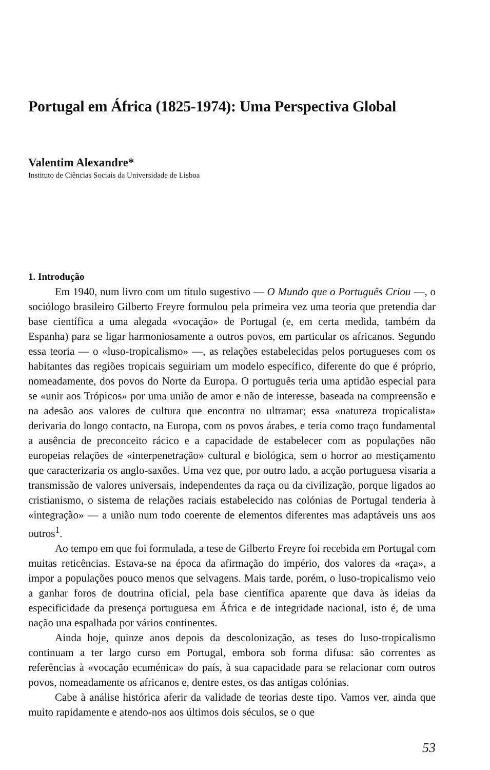Portugal em África (1825-1974): Uma Perspectiva Global
Valentim Alexandre*
Instituto de Ciências Sociais da Universidade de Lisboa
1. Introdução
Em 1940, num livro com um título sugestivo — O Mundo que o Português Criou —, o sociólogo brasileiro Gilberto Freyre formulou pela primeira vez uma teoria que pretendia dar base científica a uma alegada «vocação» de Portugal (e, em certa medida, também da Espanha) para se ligar harmoniosamente a outros povos, em particular os africanos. Segundo essa teoria — o «luso-tropicalismo» —, as relações estabelecidas pelos portugueses com os habitantes das regiões tropicais seguiriam um modelo específico, diferente do que é próprio, nomeadamente, dos povos do Norte da Europa. O português teria uma aptidão especial para se «unir aos Trópicos» por uma união de amor e não de interesse, baseada na compreensão e na adesão aos valores de cultura que encontra no ultramar; essa «natureza tropicalista» derivaria do longo contacto, na Europa, com os povos árabes, e teria como traço fundamental a ausência de preconceito rácico e a capacidade de estabelecer com as populações não europeias relações de «interpenetração» cultural e biológica, sem o horror ao mestiçamento que caracterizaria os anglo-saxões. Uma vez que, por outro lado, a acção portuguesa visaria a transmissão de valores universais, independentes da raça ou da civilização, porque ligados ao cristianismo, o sistema de relações raciais estabelecido nas colónias de Portugal tenderia à «integração» — a união num todo coerente de elementos diferentes mas adaptáveis uns aos outros<sup>1</sup>.
Ao tempo em que foi formulada, a tese de Gilberto Freyre foi recebida em Portugal com muitas reticências. Estava-se na época da afirmação do império, dos valores da «raça», a impor a populações pouco menos que selvagens. Mais tarde, porém, o luso-tropicalismo veio a ganhar foros de doutrina oficial, pela base científica aparente que dava às ideias da especificidade da presença portuguesa em África e de integridade nacional, isto é, de uma nação una espalhada por vários continentes.
Ainda hoje, quinze anos depois da descolonização, as teses do luso-tropicalismo continuam a ter largo curso em Portugal, embora sob forma difusa: são correntes as referências à «vocação ecuménica» do país, à sua capacidade para se relacionar com outros povos, nomeadamente os africanos e, dentre estes, os das antigas colónias.
Cabe à análise histórica aferir da validade de teorias deste tipo. Vamos ver, ainda que muito rapidamente e atendo-nos aos últimos dois séculos, se o que
53